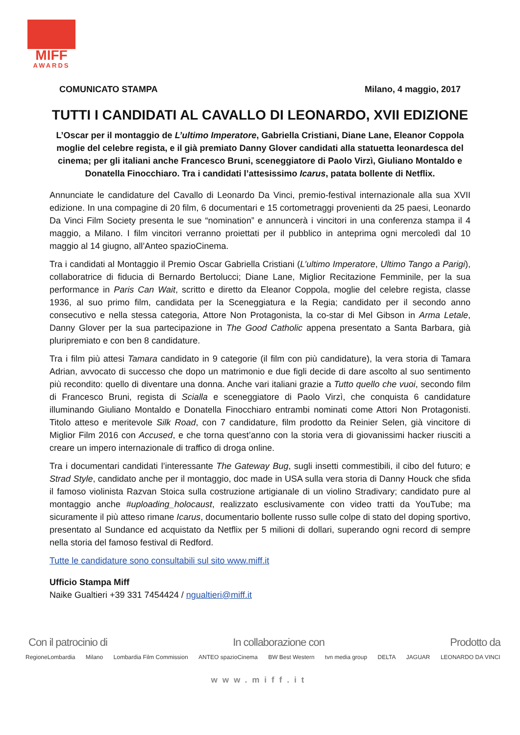MIFF
AWARDS
COMUNICATO STAMPA Milano, 4 maggio, 2017
TUTTI I CANDIDATI AL CAVALLO DI LEONARDO, XVII EDIZIONE
L’Oscar per il montaggio de L’ultimo Imperatore, Gabriella Cristiani, Diane Lane, Eleanor Coppola moglie del celebre regista, e il già premiato Danny Glover candidati alla statuetta leonardesca del cinema; per gli italiani anche Francesco Bruni, sceneggiatore di Paolo Virzì, Giuliano Montaldo e Donatella Finocchiaro. Tra i candidati l’attesissimo Icarus, patata bollente di Netflix.
Annunciate le candidature del Cavallo di Leonardo Da Vinci, premio-festival internazionale alla sua XVII edizione. In una compagine di 20 film, 6 documentari e 15 cortometraggi provenienti da 25 paesi, Leonardo Da Vinci Film Society presenta le sue “nomination” e annuncerà i vincitori in una conferenza stampa il 4 maggio, a Milano. I film vincitori verranno proiettati per il pubblico in anteprima ogni mercoledì dal 10 maggio al 14 giugno, all’Anteo spazioCinema.
Tra i candidati al Montaggio il Premio Oscar Gabriella Cristiani (L’ultimo Imperatore, Ultimo Tango a Parigi), collaboratrice di fiducia di Bernardo Bertolucci; Diane Lane, Miglior Recitazione Femminile, per la sua performance in Paris Can Wait, scritto e diretto da Eleanor Coppola, moglie del celebre regista, classe 1936, al suo primo film, candidata per la Sceneggiatura e la Regia; candidato per il secondo anno consecutivo e nella stessa categoria, Attore Non Protagonista, la co-star di Mel Gibson in Arma Letale, Danny Glover per la sua partecipazione in The Good Catholic appena presentato a Santa Barbara, già pluripremiato e con ben 8 candidature.
Tra i film più attesi Tamara candidato in 9 categorie (il film con più candidature), la vera storia di Tamara Adrian, avvocato di successo che dopo un matrimonio e due figli decide di dare ascolto al suo sentimento più recondito: quello di diventare una donna. Anche vari italiani grazie a Tutto quello che vuoi, secondo film di Francesco Bruni, regista di Scialla e sceneggiatore di Paolo Virzì, che conquista 6 candidature illuminando Giuliano Montaldo e Donatella Finocchiaro entrambi nominati come Attori Non Protagonisti. Titolo atteso e meritevole Silk Road, con 7 candidature, film prodotto da Reinier Selen, già vincitore di Miglior Film 2016 con Accused, e che torna quest’anno con la storia vera di giovanissimi hacker riusciti a creare un impero internazionale di traffico di droga online.
Tra i documentari candidati l’interessante The Gateway Bug, sugli insetti commestibili, il cibo del futuro; e Strad Style, candidato anche per il montaggio, doc made in USA sulla vera storia di Danny Houck che sfida il famoso violinista Razvan Stoica sulla costruzione artigianale di un violino Stradivary; candidato pure al montaggio anche #uploading_holocaust, realizzato esclusivamente con video tratti da YouTube; ma sicuramente il più atteso rimane Icarus, documentario bollente russo sulle colpe di stato del doping sportivo, presentato al Sundance ed acquistato da Netflix per 5 milioni di dollari, superando ogni record di sempre nella storia del famoso festival di Redford.
Tutte le candidature sono consultabili sul sito www.miff.it
Ufficio Stampa Miff
Naike Gualtieri +39 331 7454424 / ngualtieri@miff.it
Con il patrocinio di In collaborazione con Prodotto da
RegioneLombardia Milano Lombardia Film Commission ANTEO spazioCinema BW Best Western tvn media group DELTA JAGUAR LEONARDO DA VINCI
www.miff.it